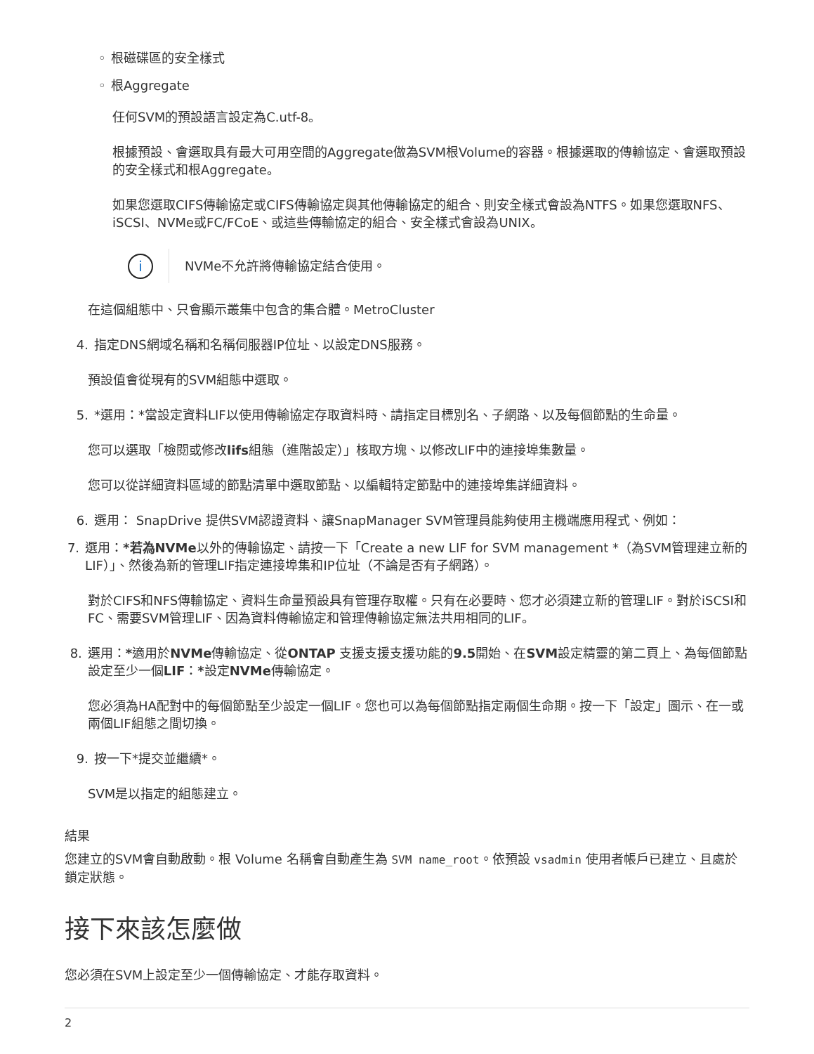◦ 根磁碟區的安全樣式
◦ 根Aggregate
任何SVM的預設語言設定為C.utf-8。
根據預設、會選取具有最大可用空間的Aggregate做為SVM根Volume的容器。根據選取的傳輸協定、會選取預設的安全樣式和根Aggregate。
如果您選取CIFS傳輸協定或CIFS傳輸協定與其他傳輸協定的組合、則安全樣式會設為NTFS。如果您選取NFS、iSCSI、NVMe或FC/FCoE、或這些傳輸協定的組合、安全樣式會設為UNIX。
i
NVMe不允許將傳輸協定結合使用。
在這個組態中、只會顯示叢集中包含的集合體。MetroCluster
4. 指定DNS網域名稱和名稱伺服器IP位址、以設定DNS服務。
預設值會從現有的SVM組態中選取。
5. *選用：*當設定資料LIF以使用傳輸協定存取資料時、請指定目標別名、子網路、以及每個節點的生命量。
您可以選取「檢閱或修改lifs組態（進階設定）」核取方塊、以修改LIF中的連接埠集數量。
您可以從詳細資料區域的節點清單中選取節點、以編輯特定節點中的連接埠集詳細資料。
6. 選用： SnapDrive 提供SVM認證資料、讓SnapManager SVM管理員能夠使用主機端應用程式、例如：
7. 選用：*若為NVMe以外的傳輸協定、請按一下「Create a new LIF for SVM management *（為SVM管理建立新的LIF）」、然後為新的管理LIF指定連接埠集和IP位址（不論是否有子網路）。
對於CIFS和NFS傳輸協定、資料生命量預設具有管理存取權。只有在必要時、您才必須建立新的管理LIF。對於iSCSI和FC、需要SVM管理LIF、因為資料傳輸協定和管理傳輸協定無法共用相同的LIF。
8. 選用：*適用於NVMe傳輸協定、從ONTAP 支援支援支援功能的9.5開始、在SVM設定精靈的第二頁上、為每個節點設定至少一個LIF：*設定NVMe傳輸協定。
您必須為HA配對中的每個節點至少設定一個LIF。您也可以為每個節點指定兩個生命期。按一下「設定」圖示、在一或兩個LIF組態之間切換。
9. 按一下*提交並繼續*。
SVM是以指定的組態建立。
結果
您建立的SVM會自動啟動。根 Volume 名稱會自動產生為 SVM name_root。依預設 vsadmin 使用者帳戶已建立、且處於鎖定狀態。
接下來該怎麼做
您必須在SVM上設定至少一個傳輸協定、才能存取資料。
2